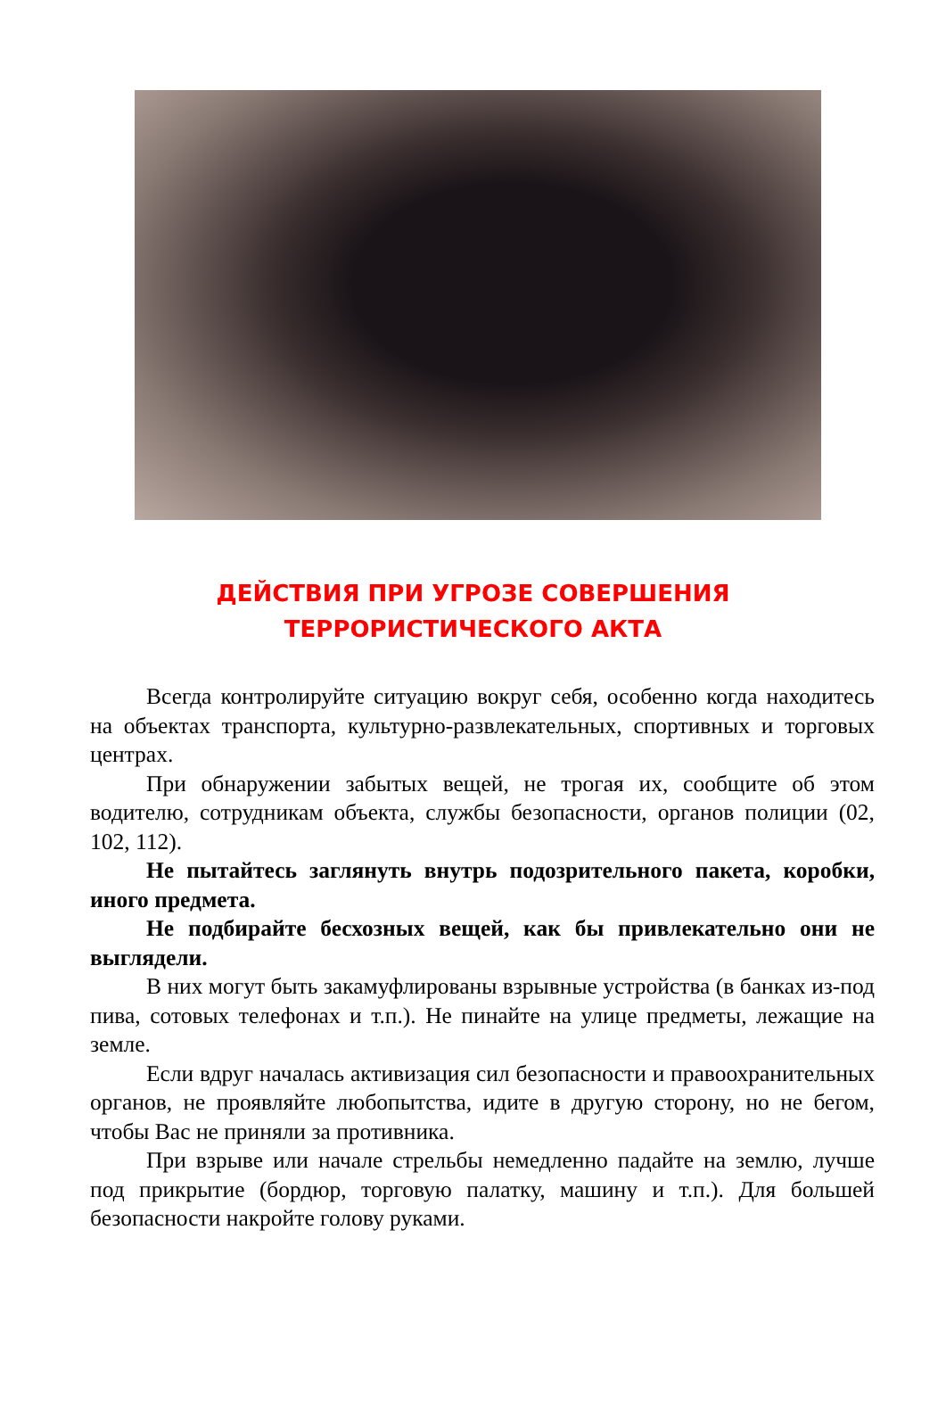ДЕЙСТВИЯ ПРИ УГРОЗЕ СОВЕРШЕНИЯ
ТЕРРОРИСТИЧЕСКОГО АКТА
Всегда контролируйте ситуацию вокруг себя, особенно когда находитесь на объектах транспорта, культурно-развлекательных, спортивных и торговых центрах.
При обнаружении забытых вещей, не трогая их, сообщите об этом водителю, сотрудникам объекта, службы безопасности, органов полиции (02, 102, 112).
Не пытайтесь заглянуть внутрь подозрительного пакета, коробки, иного предмета.
Не подбирайте бесхозных вещей, как бы привлекательно они не выглядели.
В них могут быть закамуфлированы взрывные устройства (в банках из-под пива, сотовых телефонах и т.п.). Не пинайте на улице предметы, лежащие на земле.
Если вдруг началась активизация сил безопасности и правоохранительных органов, не проявляйте любопытства, идите в другую сторону, но не бегом, чтобы Вас не приняли за противника.
При взрыве или начале стрельбы немедленно падайте на землю, лучше под прикрытие (бордюр, торговую палатку, машину и т.п.). Для большей безопасности накройте голову руками.